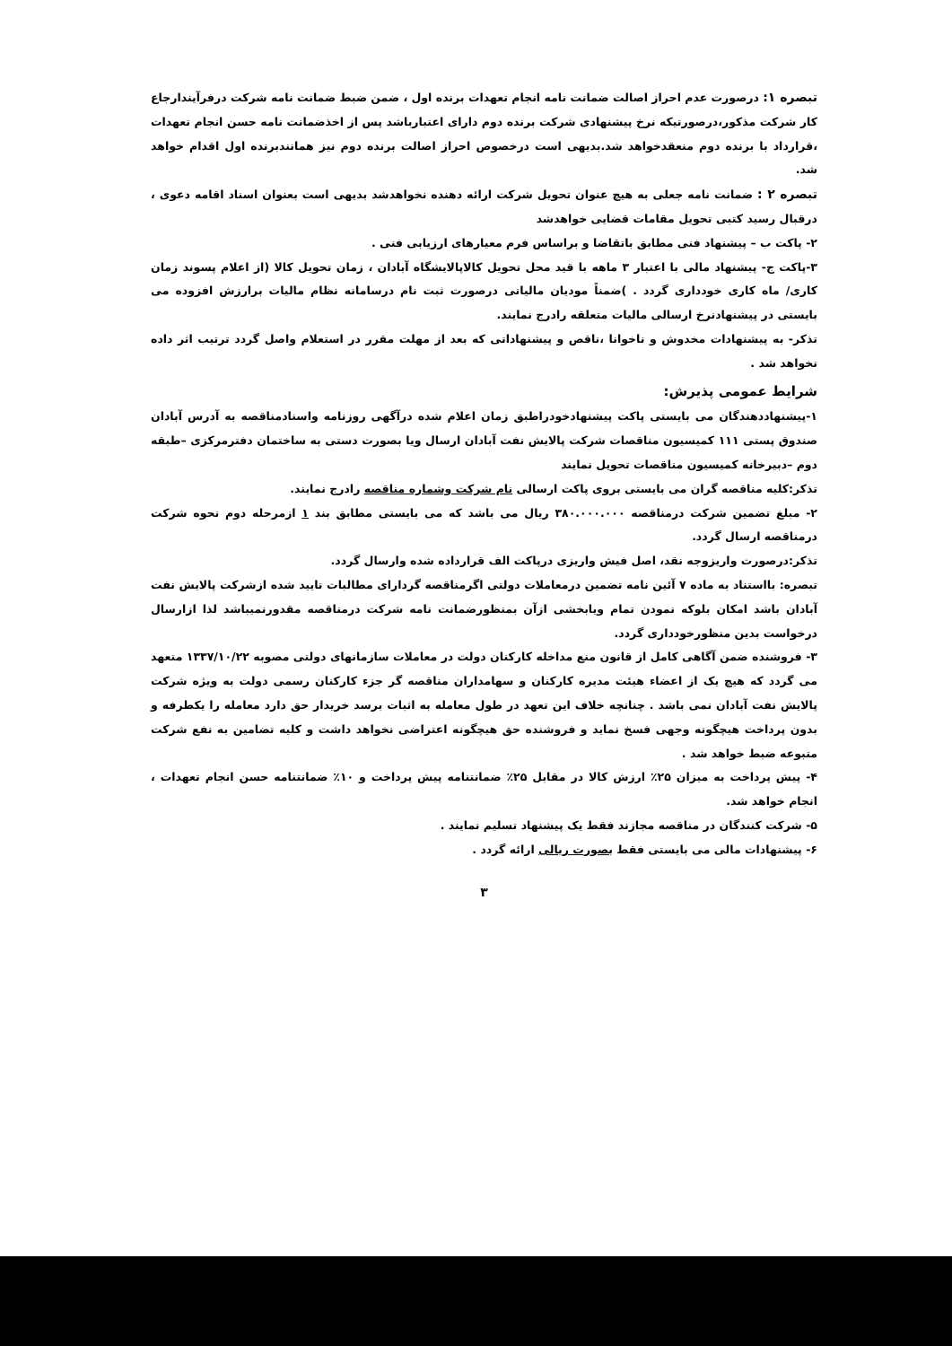تبصره ۱: درصورت عدم احراز اصالت ضمانت نامه انجام تعهدات برنده اول ، ضمن ضبط ضمانت نامه شرکت درفرآیندارجاع کار شرکت مذکور،درصورتیکه نرخ پیشنهادی شرکت برنده دوم دارای اعتبارباشد پس از اخذضمانت نامه حسن انجام تعهدات ،قرارداد با برنده دوم منعقدخواهد شد.بدیهی است درخصوص احراز اصالت برنده دوم نیز همانندبرنده اول اقدام خواهد شد.
تبصره ۲ : ضمانت نامه جعلی به هیچ عنوان تحویل شرکت ارائه دهنده نخواهدشد بدیهی است بعنوان اسناد اقامه دعوی ، درقبال رسید کتبی تحویل مقامات قضایی خواهدشد
۲- پاکت ب – پیشنهاد فنی مطابق باتقاضا و براساس فرم معیارهای ارزیابی فنی .
۳-پاکت ج- پیشنهاد مالی با اعتبار ۳ ماهه با قید محل تحویل کالاپالایشگاه آبادان ، زمان تحویل کالا (از اعلام پسوند زمان کاری/ ماه کاری خودداری گردد . )ضمناً مودیان مالیاتی درصورت ثبت نام درسامانه نظام مالیات برارزش افزوده می بایستی در پیشنهادنرخ ارسالی مالیات متعلقه رادرج نمایند.
تذکر- به پیشنهادات مخدوش و ناخوانا ،ناقص و پیشنهاداتی که بعد از مهلت مقرر در استعلام واصل گردد ترتیب اثر داده نخواهد شد .
شرایط عمومی پذیرش:
۱-پیشنهاددهندگان می بایستی پاکت پیشنهادخودراطبق زمان اعلام شده درآگهی روزنامه واسنادمناقصه به آدرس آبادان صندوق پستی ۱۱۱ کمیسیون مناقصات شرکت پالایش نفت آبادان ارسال ویا بصورت دستی به ساختمان دفترمرکزی –طبقه دوم –دبیرخانه کمیسیون مناقصات تحویل نمایند
تذکر:کلیه مناقصه گران می بایستی بروی پاکت ارسالی نام شرکت وشماره مناقصه رادرج نمایند.
۲- مبلغ تضمین شرکت درمناقصه ۳۸۰.۰۰۰.۰۰۰ ریال می باشد که می بایستی مطابق بند ۱ ازمرحله دوم نحوه شرکت درمناقصه ارسال گردد.
تذکر:درصورت واریزوجه نقد، اصل فیش واریزی درپاکت الف قرارداده شده وارسال گردد.
تبصره: بااستناد به ماده ۷ آئین نامه تضمین درمعاملات دولتی اگرمناقصه گردارای مطالبات تایید شده ازشرکت پالایش نفت آبادان باشد امکان بلوکه نمودن تمام ویابخشی ازآن بمنظورضمانت نامه شرکت درمناقصه مقدورنمیباشد لذا ازارسال درخواست بدین منظورخودداری گردد.
۳- فروشنده ضمن آگاهی کامل از قانون منع مداخله کارکنان دولت در معاملات سازمانهای دولتی مصوبه ۱۳۳۷/۱۰/۲۲ متعهد می گردد که هیچ یک از اعضاء هیئت مدیره کارکنان و سهامداران مناقصه گر جزء کارکنان رسمی دولت به ویژه شرکت پالایش نفت آبادان نمی باشد . چنانچه خلاف این تعهد در طول معامله به اثبات برسد خریدار حق دارد معامله را یکطرفه و بدون پرداخت هیچگونه وجهی فسخ نماید و فروشنده حق هیچگونه اعتراضی نخواهد داشت و کلیه تضامین به نفع شرکت متبوعه ضبط خواهد شد .
۴- پیش پرداخت به میزان ۲۵٪ ارزش کالا در مقابل ۲۵٪ ضمانتنامه پیش پرداخت و ۱۰٪ ضمانتنامه حسن انجام تعهدات ، انجام خواهد شد.
۵- شرکت کنندگان در مناقصه مجازند فقط یک پیشنهاد تسلیم نمایند .
۶- پیشنهادات مالی می بایستی فقط بصورت ریالی ارائه گردد .
۳